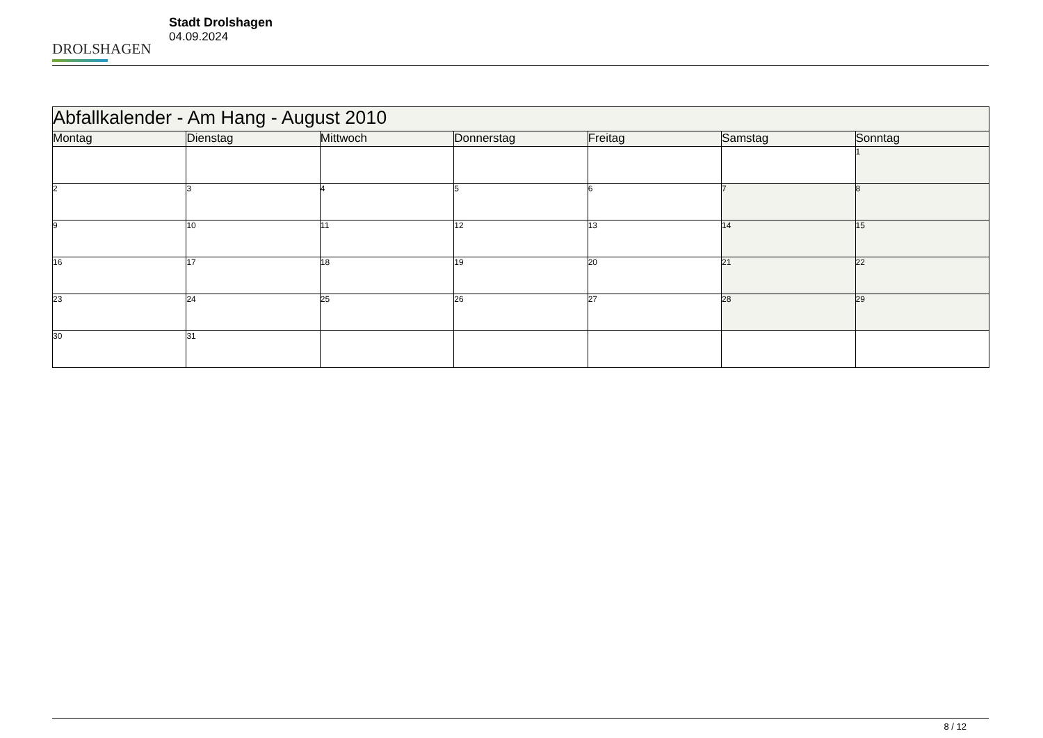DROLSHAGEN
Stadt Drolshagen
04.09.2024
| Abfallkalender - Am Hang - August 2010 | | | | | | |
| --- | --- | --- | --- | --- | --- | --- |
| Montag | Dienstag | Mittwoch | Donnerstag | Freitag | Samstag | Sonntag |
| | | | | | | 1 |
| 2 | 3 | 4 | 5 | 6 | 7 | 8 |
| 9 | 10 | 11 | 12 | 13 | 14 | 15 |
| 16 | 17 | 18 | 19 | 20 | 21 | 22 |
| 23 | 24 | 25 | 26 | 27 | 28 | 29 |
| 30 | 31 | | | | | |
8 / 12